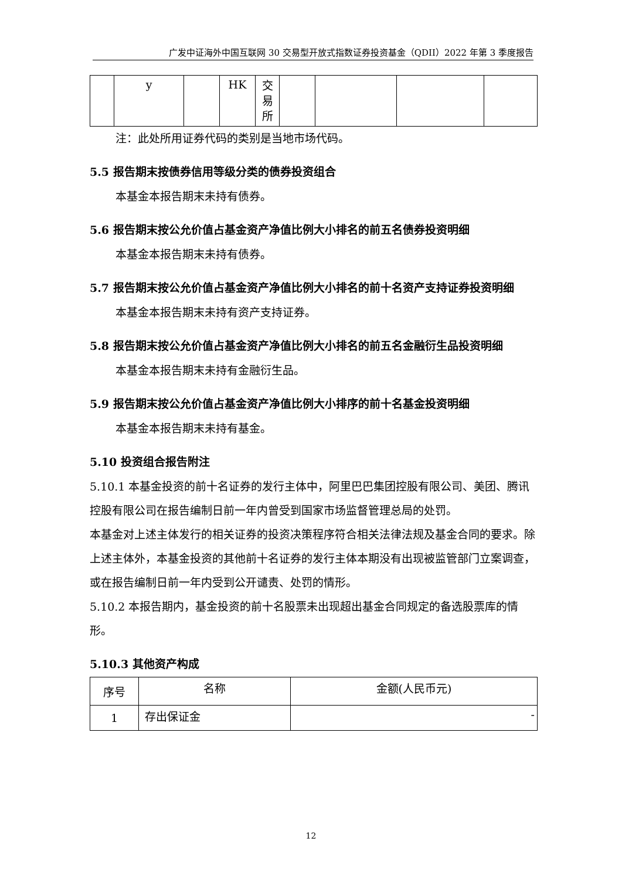广发中证海外中国互联网 30 交易型开放式指数证券投资基金（QDII）2022 年第 3 季度报告
| | y | | HK | 交 易 所 | | | | |
注：此处所用证券代码的类别是当地市场代码。
5.5 报告期末按债券信用等级分类的债券投资组合
本基金本报告期末未持有债券。
5.6 报告期末按公允价值占基金资产净值比例大小排名的前五名债券投资明细
本基金本报告期末未持有债券。
5.7 报告期末按公允价值占基金资产净值比例大小排名的前十名资产支持证券投资明细
本基金本报告期末未持有资产支持证券。
5.8 报告期末按公允价值占基金资产净值比例大小排名的前五名金融衍生品投资明细
本基金本报告期末未持有金融衍生品。
5.9 报告期末按公允价值占基金资产净值比例大小排序的前十名基金投资明细
本基金本报告期末未持有基金。
5.10 投资组合报告附注
5.10.1 本基金投资的前十名证券的发行主体中，阿里巴巴集团控股有限公司、美团、腾讯控股有限公司在报告编制日前一年内曾受到国家市场监督管理总局的处罚。
本基金对上述主体发行的相关证券的投资决策程序符合相关法律法规及基金合同的要求。除上述主体外，本基金投资的其他前十名证券的发行主体本期没有出现被监管部门立案调查，或在报告编制日前一年内受到公开谴责、处罚的情形。
5.10.2 本报告期内，基金投资的前十名股票未出现超出基金合同规定的备选股票库的情形。
5.10.3 其他资产构成
| 序号 | 名称 | 金额(人民币元) |
| --- | --- | --- |
| 1 | 存出保证金 | - |
12